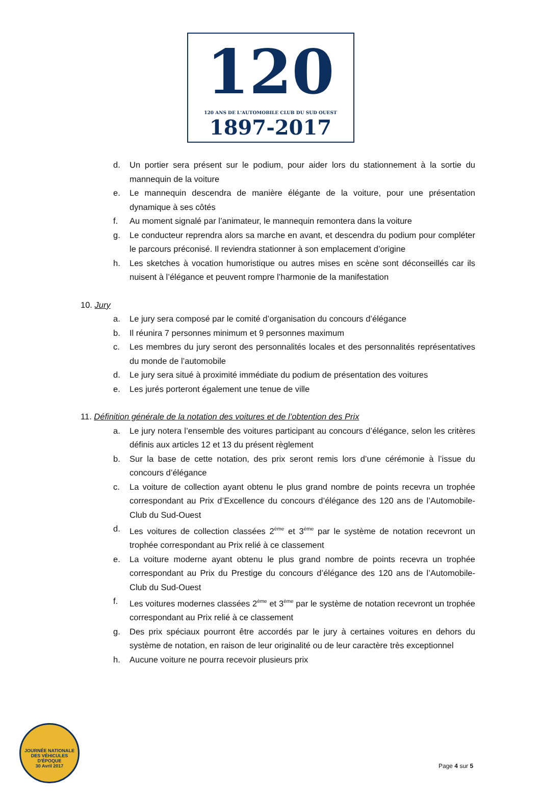120
120 ANS DE L'AUTOMOBILE CLUB DU SUD OUEST
1897-2017
d. Un portier sera présent sur le podium, pour aider lors du stationnement à la sortie du mannequin de la voiture
e. Le mannequin descendra de manière élégante de la voiture, pour une présentation dynamique à ses côtés
f. Au moment signalé par l’animateur, le mannequin remontera dans la voiture
g. Le conducteur reprendra alors sa marche en avant, et descendra du podium pour compléter le parcours préconisé. Il reviendra stationner à son emplacement d’origine
h. Les sketches à vocation humoristique ou autres mises en scène sont déconseillés car ils nuisent à l’élégance et peuvent rompre l’harmonie de la manifestation
10. Jury
a. Le jury sera composé par le comité d’organisation du concours d’élégance
b. Il réunira 7 personnes minimum et 9 personnes maximum
c. Les membres du jury seront des personnalités locales et des personnalités représentatives du monde de l’automobile
d. Le jury sera situé à proximité immédiate du podium de présentation des voitures
e. Les jurés porteront également une tenue de ville
11. Définition générale de la notation des voitures et de l’obtention des Prix
a. Le jury notera l’ensemble des voitures participant au concours d’élégance, selon les critères définis aux articles 12 et 13 du présent règlement
b. Sur la base de cette notation, des prix seront remis lors d’une cérémonie à l’issue du concours d’élégance
c. La voiture de collection ayant obtenu le plus grand nombre de points recevra un trophée correspondant au Prix d’Excellence du concours d’élégance des 120 ans de l’Automobile-Club du Sud-Ouest
d. Les voitures de collection classées 2<sup>ème</sup> et 3<sup>ème</sup> par le système de notation recevront un trophée correspondant au Prix relié à ce classement
e. La voiture moderne ayant obtenu le plus grand nombre de points recevra un trophée correspondant au Prix du Prestige du concours d’élégance des 120 ans de l’Automobile-Club du Sud-Ouest
f. Les voitures modernes classées 2<sup>ème</sup> et 3<sup>ème</sup> par le système de notation recevront un trophée correspondant au Prix relié à ce classement
g. Des prix spéciaux pourront être accordés par le jury à certaines voitures en dehors du système de notation, en raison de leur originalité ou de leur caractère très exceptionnel
h. Aucune voiture ne pourra recevoir plusieurs prix
JOURNÉE NATIONALE DES VÉHICULES D'ÉPOQUE
30 Avril 2017
Page 4 sur 5